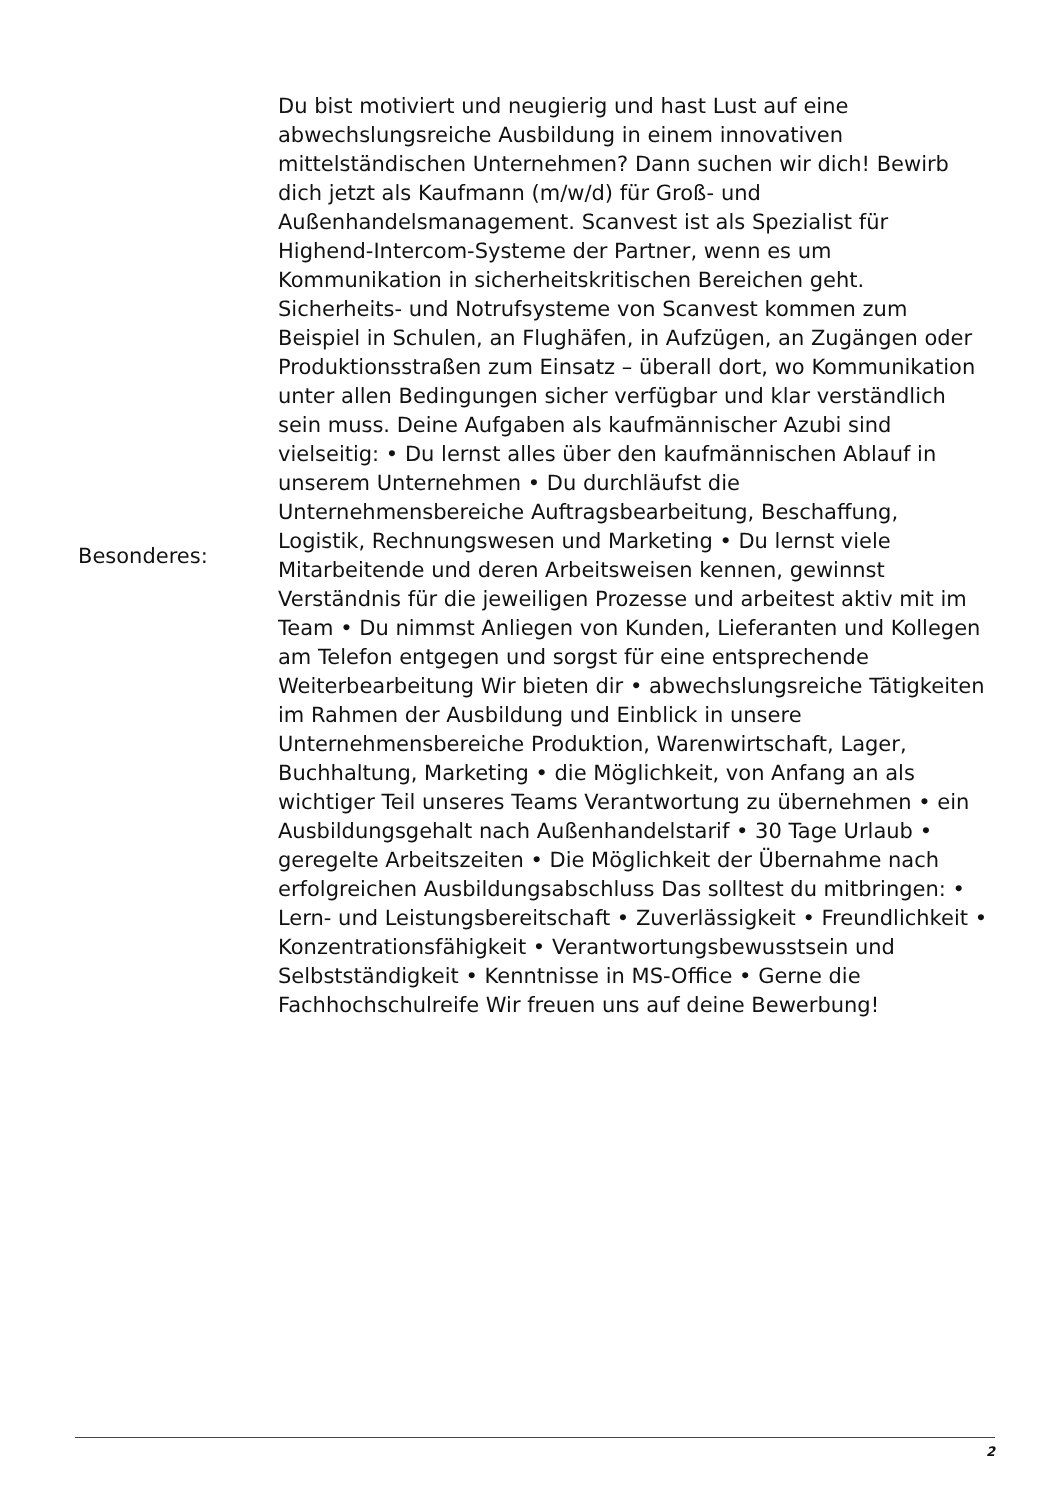Besonderes:
Du bist motiviert und neugierig und hast Lust auf eine abwechslungsreiche Ausbildung in einem innovativen mittelständischen Unternehmen? Dann suchen wir dich! Bewirb dich jetzt als Kaufmann (m/w/d) für Groß- und Außenhandelsmanagement. Scanvest ist als Spezialist für Highend-Intercom-Systeme der Partner, wenn es um Kommunikation in sicherheitskritischen Bereichen geht. Sicherheits- und Notrufsysteme von Scanvest kommen zum Beispiel in Schulen, an Flughäfen, in Aufzügen, an Zugängen oder Produktionsstraßen zum Einsatz – überall dort, wo Kommunikation unter allen Bedingungen sicher verfügbar und klar verständlich sein muss. Deine Aufgaben als kaufmännischer Azubi sind vielseitig: • Du lernst alles über den kaufmännischen Ablauf in unserem Unternehmen • Du durchläufst die Unternehmensbereiche Auftragsbearbeitung, Beschaffung, Logistik, Rechnungswesen und Marketing • Du lernst viele Mitarbeitende und deren Arbeitsweisen kennen, gewinnst Verständnis für die jeweiligen Prozesse und arbeitest aktiv mit im Team • Du nimmst Anliegen von Kunden, Lieferanten und Kollegen am Telefon entgegen und sorgst für eine entsprechende Weiterbearbeitung Wir bieten dir • abwechslungsreiche Tätigkeiten im Rahmen der Ausbildung und Einblick in unsere Unternehmensbereiche Produktion, Warenwirtschaft, Lager, Buchhaltung, Marketing • die Möglichkeit, von Anfang an als wichtiger Teil unseres Teams Verantwortung zu übernehmen • ein Ausbildungsgehalt nach Außenhandelstarif • 30 Tage Urlaub • geregelte Arbeitszeiten • Die Möglichkeit der Übernahme nach erfolgreichen Ausbildungsabschluss Das solltest du mitbringen: • Lern- und Leistungsbereitschaft • Zuverlässigkeit • Freundlichkeit • Konzentrationsfähigkeit • Verantwortungsbewusstsein und Selbstständigkeit • Kenntnisse in MS-Office • Gerne die Fachhochschulreife Wir freuen uns auf deine Bewerbung!
2